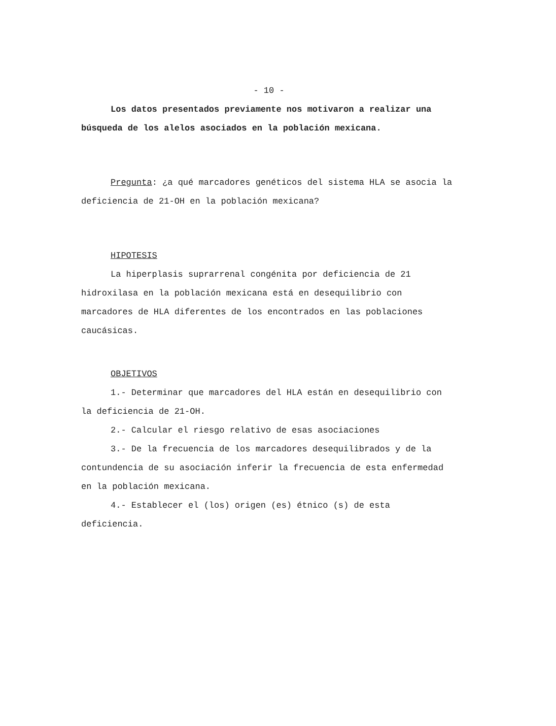- 10 -
Los datos presentados previamente nos motivaron a realizar una búsqueda de los alelos asociados en la población mexicana.
Pregunta: ¿a qué marcadores genéticos del sistema HLA se asocia la deficiencia de 21-OH en la población mexicana?
HIPOTESIS
La hiperplasis suprarrenal congénita por deficiencia de 21 hidroxilasa en la población mexicana está en desequilibrio con marcadores de HLA diferentes de los encontrados en las poblaciones caucásicas.
OBJETIVOS
1.- Determinar que marcadores del HLA están en desequilibrio con la deficiencia de 21-OH.
2.- Calcular el riesgo relativo de esas asociaciones
3.- De la frecuencia de los marcadores desequilibrados y de la contundencia de su asociación inferir la frecuencia de esta enfermedad en la población mexicana.
4.- Establecer el (los) origen (es) étnico (s) de esta deficiencia.